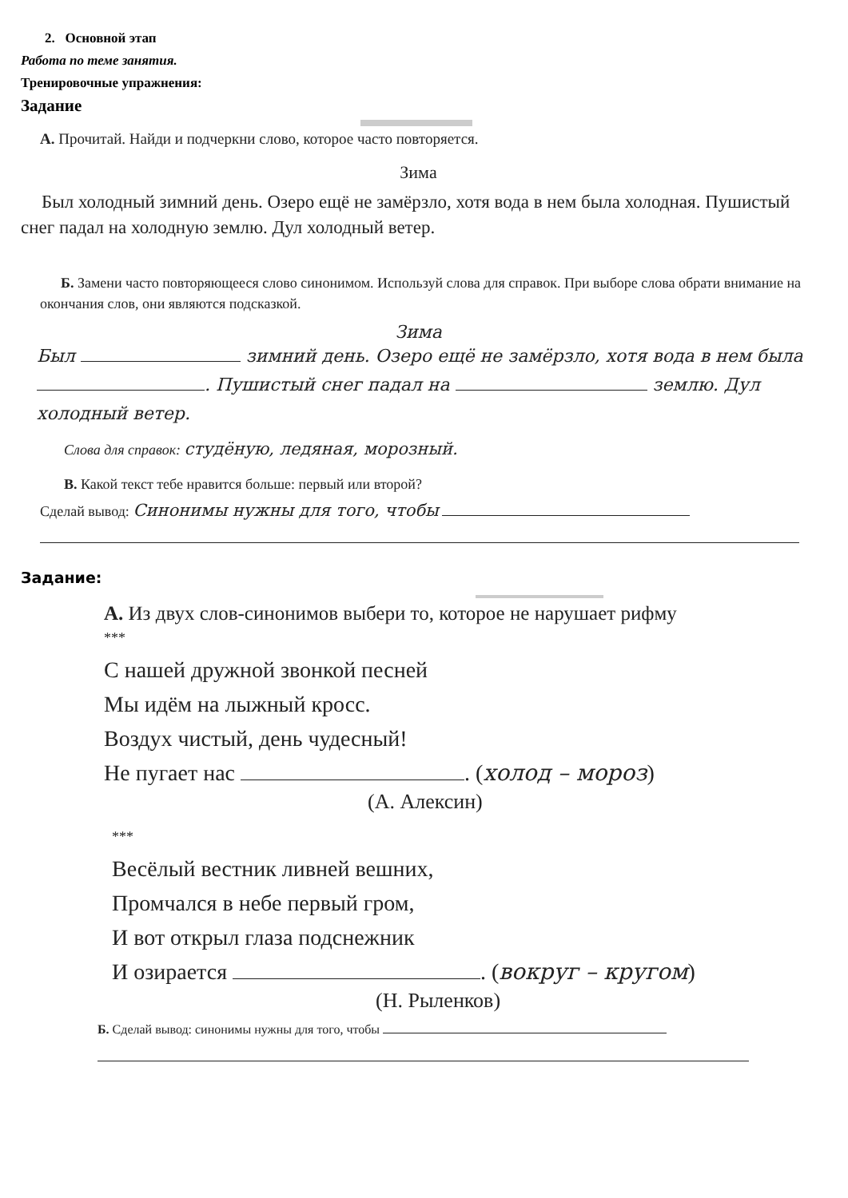2. Основной этап
Работа по теме занятия.
Тренировочные упражнения:
Задание
А. Прочитай. Найди и подчеркни слово, которое часто повторяется.
Зима
Был холодный зимний день. Озеро ещё не замёрзло, хотя вода в нем была холодная. Пушистый снег падал на холодную землю. Дул холодный ветер.
Б. Замени часто повторяющееся слово синонимом. Используй слова для справок. При выборе слова обрати внимание на окончания слов, они являются подсказкой.
Зима
Был зимний день. Озеро ещё не замёрзло, хотя вода в нем была . Пушистый снег падал на землю. Дул холодный ветер.
Слова для справок: студёную, ледяная, морозный.
В. Какой текст тебе нравится больше: первый или второй?
Сделай вывод: Синонимы нужны для того, чтобы
Задание:
А. Из двух слов-синонимов выбери то, которое не нарушает рифму
***
С нашей дружной звонкой песней
Мы идём на лыжный кросс.
Воздух чистый, день чудесный!
Не пугает нас . (холод – мороз)
(А. Алексин)
***
Весёлый вестник ливней вешних,
Промчался в небе первый гром,
И вот открыл глаза подснежник
И озирается . (вокруг – кругом)
(Н. Рыленков)
Б. Сделай вывод: синонимы нужны для того, чтобы